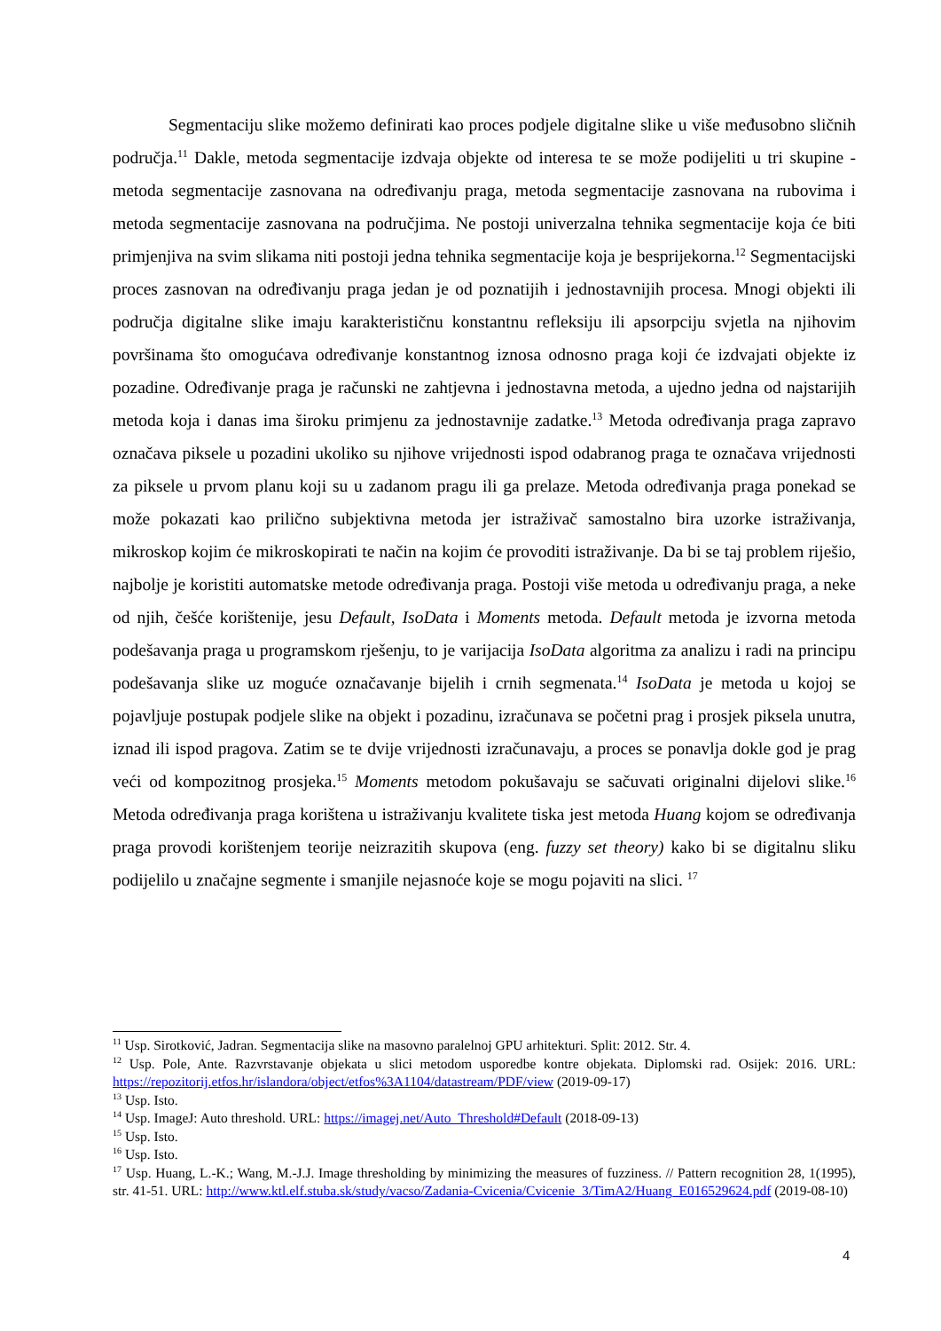Segmentaciju slike možemo definirati kao proces podjele digitalne slike u više međusobno sličnih područja.<sup>11</sup> Dakle, metoda segmentacije izdvaja objekte od interesa te se može podijeliti u tri skupine - metoda segmentacije zasnovana na određivanju praga, metoda segmentacije zasnovana na rubovima i metoda segmentacije zasnovana na područjima. Ne postoji univerzalna tehnika segmentacije koja će biti primjenjiva na svim slikama niti postoji jedna tehnika segmentacije koja je besprijekorna.<sup>12</sup> Segmentacijski proces zasnovan na određivanju praga jedan je od poznatijih i jednostavnijih procesa. Mnogi objekti ili područja digitalne slike imaju karakterističnu konstantnu refleksiju ili apsorpciju svjetla na njihovim površinama što omogućava određivanje konstantnog iznosa odnosno praga koji će izdvajati objekte iz pozadine. Određivanje praga je računski ne zahtjevna i jednostavna metoda, a ujedno jedna od najstarijih metoda koja i danas ima široku primjenu za jednostavnije zadatke.<sup>13</sup> Metoda određivanja praga zapravo označava piksele u pozadini ukoliko su njihove vrijednosti ispod odabranog praga te označava vrijednosti za piksele u prvom planu koji su u zadanom pragu ili ga prelaze. Metoda određivanja praga ponekad se može pokazati kao prilično subjektivna metoda jer istraživač samostalno bira uzorke istraživanja, mikroskop kojim će mikroskopirati te način na kojim će provoditi istraživanje. Da bi se taj problem riješio, najbolje je koristiti automatske metode određivanja praga. Postoji više metoda u određivanju praga, a neke od njih, češće korištenije, jesu Default, IsoData i Moments metoda. Default metoda je izvorna metoda podešavanja praga u programskom rješenju, to je varijacija IsoData algoritma za analizu i radi na principu podešavanja slike uz moguće označavanje bijelih i crnih segmenata.<sup>14</sup> IsoData je metoda u kojoj se pojavljuje postupak podjele slike na objekt i pozadinu, izračunava se početni prag i prosjek piksela unutra, iznad ili ispod pragova. Zatim se te dvije vrijednosti izračunavaju, a proces se ponavlja dokle god je prag veći od kompozitnog prosjeka.<sup>15</sup> Moments metodom pokušavaju se sačuvati originalni dijelovi slike.<sup>16</sup> Metoda određivanja praga korištena u istraživanju kvalitete tiska jest metoda Huang kojom se određivanja praga provodi korištenjem teorije neizrazitih skupova (eng. fuzzy set theory) kako bi se digitalnu sliku podijelilo u značajne segmente i smanjile nejasnoće koje se mogu pojaviti na slici. <sup>17</sup>
<sup>11</sup> Usp. Sirotković, Jadran. Segmentacija slike na masovno paralelnoj GPU arhitekturi. Split: 2012. Str. 4.
<sup>12</sup> Usp. Pole, Ante. Razvrstavanje objekata u slici metodom usporedbe kontre objekata. Diplomski rad. Osijek: 2016. URL: https://repozitorij.etfos.hr/islandora/object/etfos%3A1104/datastream/PDF/view (2019-09-17)
<sup>13</sup> Usp. Isto.
<sup>14</sup> Usp. ImageJ: Auto threshold. URL: https://imagej.net/Auto_Threshold#Default (2018-09-13)
<sup>15</sup> Usp. Isto.
<sup>16</sup> Usp. Isto.
<sup>17</sup> Usp. Huang, L.-K.; Wang, M.-J.J. Image thresholding by minimizing the measures of fuzziness. // Pattern recognition 28, 1(1995), str. 41-51. URL: http://www.ktl.elf.stuba.sk/study/vacso/Zadania-Cvicenia/Cvicenie_3/TimA2/Huang_E016529624.pdf (2019-08-10)
4